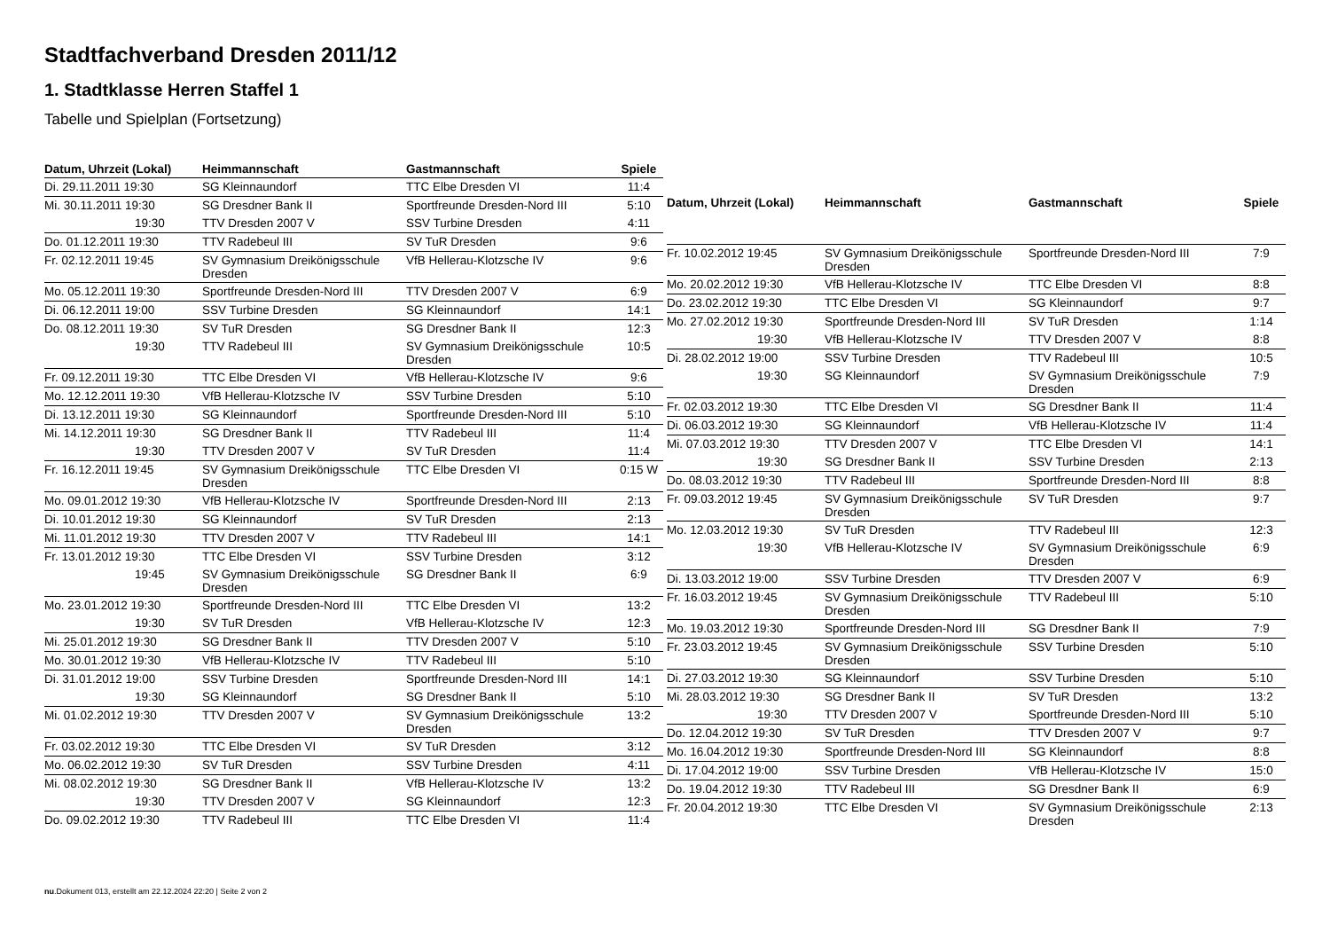Stadtfachverband Dresden 2011/12
1. Stadtklasse Herren Staffel 1
Tabelle und Spielplan (Fortsetzung)
| Datum, Uhrzeit (Lokal) | Heimmannschaft | Gastmannschaft | Spiele |
| --- | --- | --- | --- |
| Di. 29.11.2011 19:30 | SG Kleinnaundorf | TTC Elbe Dresden VI | 11:4 |
| Mi. 30.11.2011 19:30 | SG Dresdner Bank II | Sportfreunde Dresden-Nord III | 5:10 |
| 19:30 | TTV Dresden 2007 V | SSV Turbine Dresden | 4:11 |
| Do. 01.12.2011 19:30 | TTV Radebeul III | SV TuR Dresden | 9:6 |
| Fr. 02.12.2011 19:45 | SV Gymnasium Dreikönigsschule Dresden | VfB Hellerau-Klotzsche IV | 9:6 |
| Mo. 05.12.2011 19:30 | Sportfreunde Dresden-Nord III | TTV Dresden 2007 V | 6:9 |
| Di. 06.12.2011 19:00 | SSV Turbine Dresden | SG Kleinnaundorf | 14:1 |
| Do. 08.12.2011 19:30 | SV TuR Dresden | SG Dresdner Bank II | 12:3 |
| 19:30 | TTV Radebeul III | SV Gymnasium Dreikönigsschule Dresden | 10:5 |
| Fr. 09.12.2011 19:30 | TTC Elbe Dresden VI | VfB Hellerau-Klotzsche IV | 9:6 |
| Mo. 12.12.2011 19:30 | VfB Hellerau-Klotzsche IV | SSV Turbine Dresden | 5:10 |
| Di. 13.12.2011 19:30 | SG Kleinnaundorf | Sportfreunde Dresden-Nord III | 5:10 |
| Mi. 14.12.2011 19:30 | SG Dresdner Bank II | TTV Radebeul III | 11:4 |
| 19:30 | TTV Dresden 2007 V | SV TuR Dresden | 11:4 |
| Fr. 16.12.2011 19:45 | SV Gymnasium Dreikönigsschule Dresden | TTC Elbe Dresden VI | 0:15 W |
| Mo. 09.01.2012 19:30 | VfB Hellerau-Klotzsche IV | Sportfreunde Dresden-Nord III | 2:13 |
| Di. 10.01.2012 19:30 | SG Kleinnaundorf | SV TuR Dresden | 2:13 |
| Mi. 11.01.2012 19:30 | TTV Dresden 2007 V | TTV Radebeul III | 14:1 |
| Fr. 13.01.2012 19:30 | TTC Elbe Dresden VI | SSV Turbine Dresden | 3:12 |
| 19:45 | SV Gymnasium Dreikönigsschule Dresden | SG Dresdner Bank II | 6:9 |
| Mo. 23.01.2012 19:30 | Sportfreunde Dresden-Nord III | TTC Elbe Dresden VI | 13:2 |
| 19:30 | SV TuR Dresden | VfB Hellerau-Klotzsche IV | 12:3 |
| Mi. 25.01.2012 19:30 | SG Dresdner Bank II | TTV Dresden 2007 V | 5:10 |
| Mo. 30.01.2012 19:30 | VfB Hellerau-Klotzsche IV | TTV Radebeul III | 5:10 |
| Di. 31.01.2012 19:00 | SSV Turbine Dresden | Sportfreunde Dresden-Nord III | 14:1 |
| 19:30 | SG Kleinnaundorf | SG Dresdner Bank II | 5:10 |
| Mi. 01.02.2012 19:30 | TTV Dresden 2007 V | SV Gymnasium Dreikönigsschule Dresden | 13:2 |
| Fr. 03.02.2012 19:30 | TTC Elbe Dresden VI | SV TuR Dresden | 3:12 |
| Mo. 06.02.2012 19:30 | SV TuR Dresden | SSV Turbine Dresden | 4:11 |
| Mi. 08.02.2012 19:30 | SG Dresdner Bank II | VfB Hellerau-Klotzsche IV | 13:2 |
| 19:30 | TTV Dresden 2007 V | SG Kleinnaundorf | 12:3 |
| Do. 09.02.2012 19:30 | TTV Radebeul III | TTC Elbe Dresden VI | 11:4 |
| Datum, Uhrzeit (Lokal) | Heimmannschaft | Gastmannschaft | Spiele |
| --- | --- | --- | --- |
| Fr. 10.02.2012 19:45 | SV Gymnasium Dreikönigsschule Dresden | Sportfreunde Dresden-Nord III | 7:9 |
| Mo. 20.02.2012 19:30 | VfB Hellerau-Klotzsche IV | TTC Elbe Dresden VI | 8:8 |
| Do. 23.02.2012 19:30 | TTC Elbe Dresden VI | SG Kleinnaundorf | 9:7 |
| Mo. 27.02.2012 19:30 | Sportfreunde Dresden-Nord III | SV TuR Dresden | 1:14 |
| 19:30 | VfB Hellerau-Klotzsche IV | TTV Dresden 2007 V | 8:8 |
| Di. 28.02.2012 19:00 | SSV Turbine Dresden | TTV Radebeul III | 10:5 |
| 19:30 | SG Kleinnaundorf | SV Gymnasium Dreikönigsschule Dresden | 7:9 |
| Fr. 02.03.2012 19:30 | TTC Elbe Dresden VI | SG Dresdner Bank II | 11:4 |
| Di. 06.03.2012 19:30 | SG Kleinnaundorf | VfB Hellerau-Klotzsche IV | 11:4 |
| Mi. 07.03.2012 19:30 | TTV Dresden 2007 V | TTC Elbe Dresden VI | 14:1 |
| 19:30 | SG Dresdner Bank II | SSV Turbine Dresden | 2:13 |
| Do. 08.03.2012 19:30 | TTV Radebeul III | Sportfreunde Dresden-Nord III | 8:8 |
| Fr. 09.03.2012 19:45 | SV Gymnasium Dreikönigsschule Dresden | SV TuR Dresden | 9:7 |
| Mo. 12.03.2012 19:30 | SV TuR Dresden | TTV Radebeul III | 12:3 |
| 19:30 | VfB Hellerau-Klotzsche IV | SV Gymnasium Dreikönigsschule Dresden | 6:9 |
| Di. 13.03.2012 19:00 | SSV Turbine Dresden | TTV Dresden 2007 V | 6:9 |
| Fr. 16.03.2012 19:45 | SV Gymnasium Dreikönigsschule Dresden | TTV Radebeul III | 5:10 |
| Mo. 19.03.2012 19:30 | Sportfreunde Dresden-Nord III | SG Dresdner Bank II | 7:9 |
| Fr. 23.03.2012 19:45 | SV Gymnasium Dreikönigsschule Dresden | SSV Turbine Dresden | 5:10 |
| Di. 27.03.2012 19:30 | SG Kleinnaundorf | SSV Turbine Dresden | 5:10 |
| Mi. 28.03.2012 19:30 | SG Dresdner Bank II | SV TuR Dresden | 13:2 |
| 19:30 | TTV Dresden 2007 V | Sportfreunde Dresden-Nord III | 5:10 |
| Do. 12.04.2012 19:30 | SV TuR Dresden | TTV Dresden 2007 V | 9:7 |
| Mo. 16.04.2012 19:30 | Sportfreunde Dresden-Nord III | SG Kleinnaundorf | 8:8 |
| Di. 17.04.2012 19:00 | SSV Turbine Dresden | VfB Hellerau-Klotzsche IV | 15:0 |
| Do. 19.04.2012 19:30 | TTV Radebeul III | SG Dresdner Bank II | 6:9 |
| Fr. 20.04.2012 19:30 | TTC Elbe Dresden VI | SV Gymnasium Dreikönigsschule Dresden | 2:13 |
nu.Dokument 013, erstellt am 22.12.2024 22:20 | Seite 2 von 2